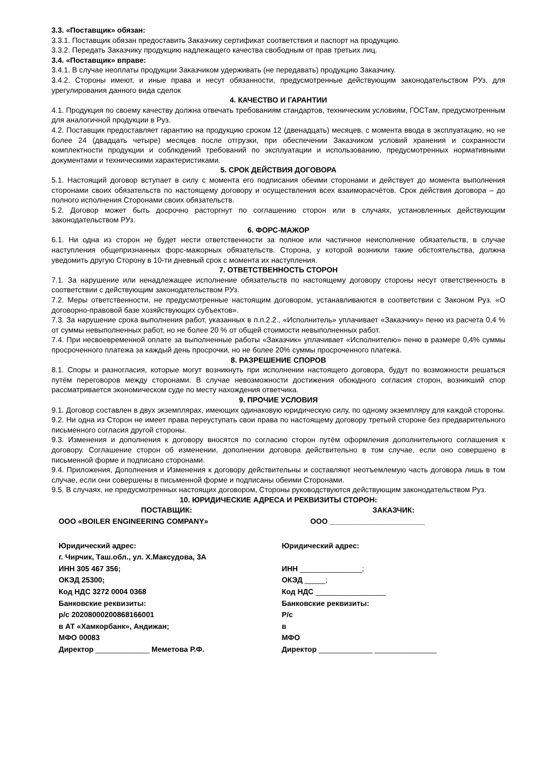3.3. «Поставщик» обязан:
3.3.1. Поставщик обязан предоставить Заказчику сертификат соответствия и паспорт на продукцию.
3.3.2. Передать Заказчику продукцию надлежащего качества свободным от прав третьих лиц.
3.4. «Поставщик» вправе:
3.4.1. В случае неоплаты продукции Заказчиком удерживать (не передавать) продукцию Заказчику.
3.4.2. Стороны имеют, и иные права и несут обязанности, предусмотренные действующим законодательством РУз. для урегулирования данного вида сделок
4. КАЧЕСТВО И ГАРАНТИИ
4.1. Продукция по своему качеству должна отвечать требованиям стандартов, техническим условиям, ГОСТам, предусмотренным для аналогичной продукции в Руз.
4.2. Поставщик предоставляет гарантию на продукцию сроком 12 (двенадцать) месяцев, с момента ввода в эксплуатацию, но не более 24 (двадцать четыре) месяцев после отгрузки, при обеспечении Заказчиком условий хранения и сохранности комплектности продукции и соблюдений требований по эксплуатации и использованию, предусмотренных нормативными документами и техническими характеристиками.
5. СРОК ДЕЙСТВИЯ ДОГОВОРА
5.1. Настоящий договор вступает в силу с момента его подписания обеими сторонами и действует до момента выполнения сторонами своих обязательств по настоящему договору и осуществления всех взаиморасчётов. Срок действия договора – до полного исполнения Сторонами своих обязательств.
5.2. Договор может быть досрочно расторгнут по соглашению сторон или в случаях, установленных действующим законодательством РУз.
6. ФОРС-МАЖОР
6.1. Ни одна из сторон не будет нести ответственности за полное или частичное неисполнение обязательств, в случае наступления общепризнанных форс-мажорных обязательств. Сторона, у которой возникли такие обстоятельства, должна уведомить другую Сторону в 10-ти дневный срок с момента их наступления.
7. ОТВЕТСТВЕННОСТЬ СТОРОН
7.1. За нарушение или ненадлежащее исполнение обязательств по настоящему договору стороны несут ответственность в соответствии с действующим законодательством РУз.
7.2. Меры ответственности, не предусмотренные настоящим договором, устанавливаются в соответствии с Законом Руз. «О договорно-правовой базе хозяйствующих субъектов».
7.3. За нарушение срока выполнения работ, указанных в п.п.2.2., «Исполнитель» уплачивает «Заказчику» пеню из расчета 0,4 % от суммы невыполненных работ, но не более 20 % от общей стоимости невыполненных работ.
7.4. При несвоевременной оплате за выполненные работы «Заказчик» уплачивает «Исполнителю» пеню в размере 0,4% суммы просроченного платежа за каждый день просрочки, но не более 20% суммы просроченного платежа.
8. РАЗРЕШЕНИЕ СПОРОВ
8.1. Споры и разногласия, которые могут возникнуть при исполнении настоящего договора, будут по возможности решаться путём переговоров между сторонами. В случае невозможности достижения обоюдного согласия сторон, возникший спор рассматривается экономическом суде по месту нахождения ответчика.
9. ПРОЧИЕ УСЛОВИЯ
9.1. Договор составлен в двух экземплярах, имеющих одинаковую юридическую силу, по одному экземпляру для каждой стороны.
9.2. Ни одна из Сторон не имеет права переуступать свои права по настоящему договору третьей стороне без предварительного письменного согласия другой стороны.
9.3. Изменения и дополнения к договору вносятся по согласию сторон путём оформления дополнительного соглашения к договору. Соглашение сторон об изменении, дополнении договора действительно в том случае, если оно совершено в письменной форме и подписано сторонами.
9.4. Приложения, Дополнения и Изменения к договору действительны и составляют неотъемлемую часть договора лишь в том случае, если они совершены в письменной форме и подписаны обеими Сторонами.
9.5. В случаях, не предусмотренных настоящих договором, Стороны руководствуются действующим законодательством Руз.
10. ЮРИДИЧЕСКИЕ АДРЕСА И РЕКВИЗИТЫ СТОРОН:
| ПОСТАВЩИК: | ЗАКАЗЧИК: |
| ООО «BOILER ENGINEERING COMPANY» | ООО _______________________ |
| Юридический адрес: | Юридический адрес: |
| г. Чирчик, Таш.обл., ул. Х.Максудова, 3А | |
| ИНН 305 467 356; | ИНН _______________; |
| ОКЭД 25300; | ОКЭД _____; |
| Код НДС 3272 0004 0368 | Код НДС _________________ |
| Банковские реквизиты: | Банковские реквизиты: |
| р/с 20208000200868166001 | Р/с |
| в АТ «Хамкорбанк», Андижан; | в |
| МФО 00083 | МФО |
| Директор _____________ Меметова Р.Ф. | Директор _____________ _______________ |